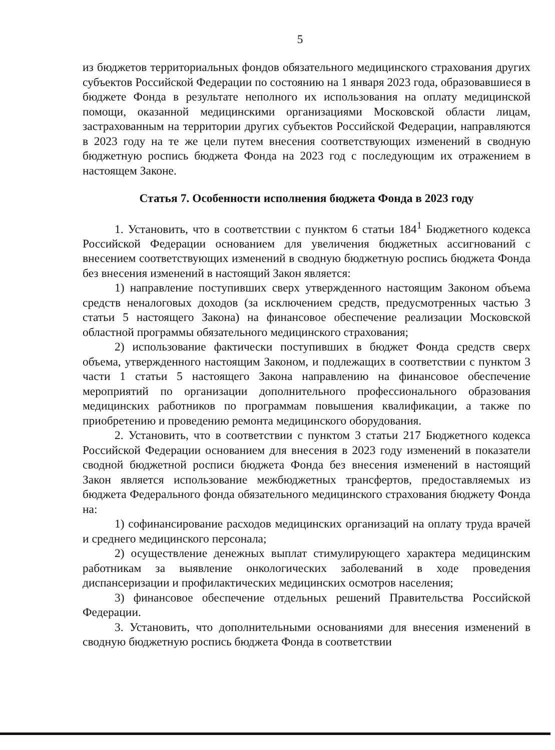5
из бюджетов территориальных фондов обязательного медицинского страхования других субъектов Российской Федерации по состоянию на 1 января 2023 года, образовавшиеся в бюджете Фонда в результате неполного их использования на оплату медицинской помощи, оказанной медицинскими организациями Московской области лицам, застрахованным на территории других субъектов Российской Федерации, направляются в 2023 году на те же цели путем внесения соответствующих изменений в сводную бюджетную роспись бюджета Фонда на 2023 год с последующим их отражением в настоящем Законе.
Статья 7. Особенности исполнения бюджета Фонда в 2023 году
1. Установить, что в соответствии с пунктом 6 статьи 184<sup>1</sup> Бюджетного кодекса Российской Федерации основанием для увеличения бюджетных ассигнований с внесением соответствующих изменений в сводную бюджетную роспись бюджета Фонда без внесения изменений в настоящий Закон является:
1) направление поступивших сверх утвержденного настоящим Законом объема средств неналоговых доходов (за исключением средств, предусмотренных частью 3 статьи 5 настоящего Закона) на финансовое обеспечение реализации Московской областной программы обязательного медицинского страхования;
2) использование фактически поступивших в бюджет Фонда средств сверх объема, утвержденного настоящим Законом, и подлежащих в соответствии с пунктом 3 части 1 статьи 5 настоящего Закона направлению на финансовое обеспечение мероприятий по организации дополнительного профессионального образования медицинских работников по программам повышения квалификации, а также по приобретению и проведению ремонта медицинского оборудования.
2. Установить, что в соответствии с пунктом 3 статьи 217 Бюджетного кодекса Российской Федерации основанием для внесения в 2023 году изменений в показатели сводной бюджетной росписи бюджета Фонда без внесения изменений в настоящий Закон является использование межбюджетных трансфертов, предоставляемых из бюджета Федерального фонда обязательного медицинского страхования бюджету Фонда на:
1) софинансирование расходов медицинских организаций на оплату труда врачей и среднего медицинского персонала;
2) осуществление денежных выплат стимулирующего характера медицинским работникам за выявление онкологических заболеваний в ходе проведения диспансеризации и профилактических медицинских осмотров населения;
3) финансовое обеспечение отдельных решений Правительства Российской Федерации.
3. Установить, что дополнительными основаниями для внесения изменений в сводную бюджетную роспись бюджета Фонда в соответствии